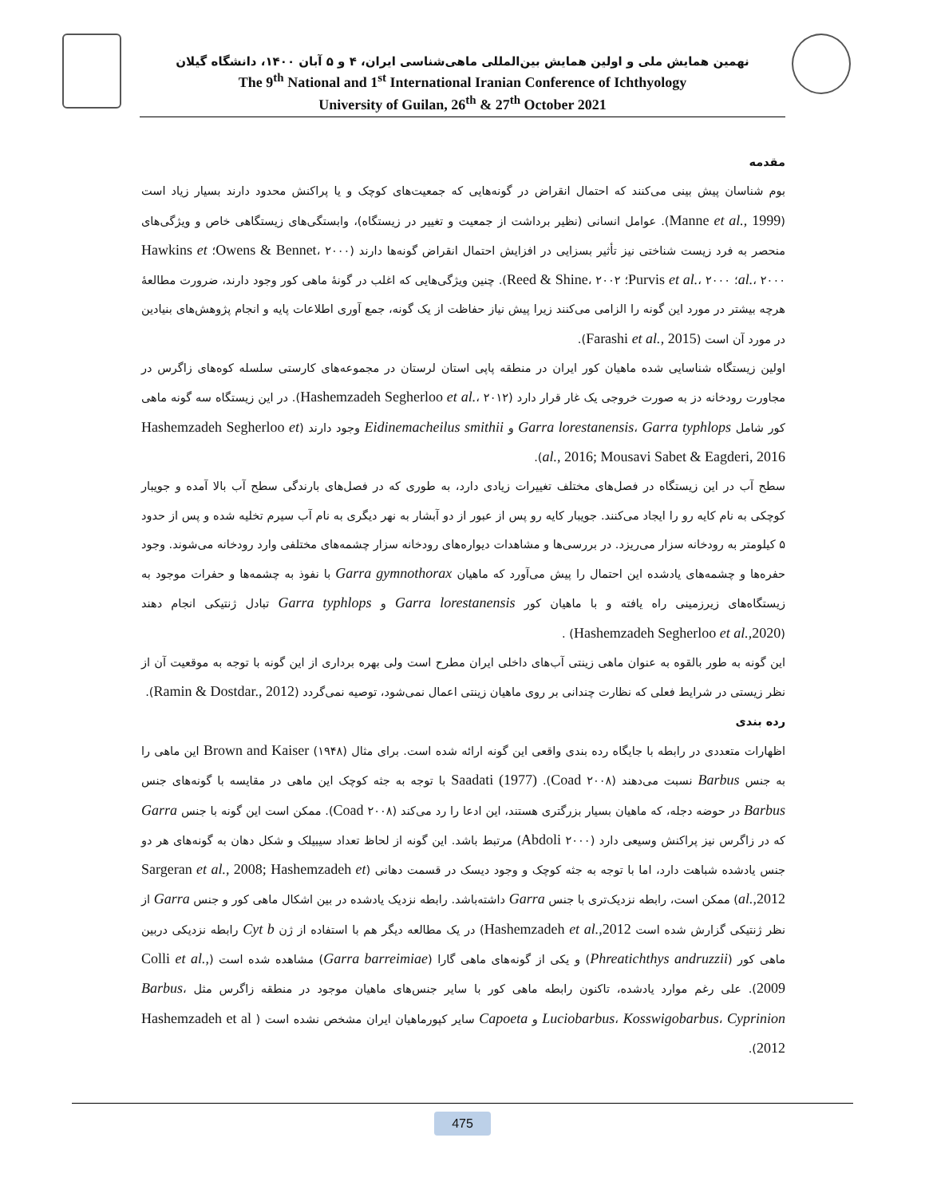نهمین همایش ملی و اولین همایش بین‌المللی ماهی‌شناسی ایران، ۴ و ۵ آبان ۱۴۰۰، دانشگاه گیلان
The 9<sup>th</sup> National and 1<sup>st</sup> International Iranian Conference of Ichthyology
University of Guilan, 26<sup>th</sup> & 27<sup>th</sup> October 2021
مقدمه
بوم شناسان پیش بینی می‌کنند که احتمال انقراض در گونه‌هایی که جمعیت‌های کوچک و یا پراکنش محدود دارند بسیار زیاد است (Manne et al., 1999). عوامل انسانی (نظیر برداشت از جمعیت و تغییر در زیستگاه)، وابستگی‌های زیستگاهی خاص و ویژگی‌های منحصر به فرد زیست شناختی نیز تأثیر بسزایی در افزایش احتمال انقراض گونه‌ها دارند (Owens & Bennet، ۲۰۰۰؛ Hawkins et al.، ۲۰۰۰؛ Purvis et al.، ۲۰۰۰؛ Reed & Shine، ۲۰۰۲). چنین ویژگی‌هایی که اغلب در گونهٔ ماهی کور وجود دارند، ضرورت مطالعهٔ هرچه بیشتر در مورد این گونه را الزامی می‌کنند زیرا پیش نیاز حفاظت از یک گونه، جمع آوری اطلاعات پایه و انجام پژوهش‌های بنیادین در مورد آن است (Farashi et al., 2015).
اولین زیستگاه شناسایی شده ماهیان کور ایران در منطقه پاپی استان لرستان در مجموعه‌های کارستی سلسله کوه‌های زاگرس در مجاورت رودخانه دز به صورت خروجی یک غار قرار دارد (Hashemzadeh Segherloo et al.، ۲۰۱۲). در این زیستگاه سه گونه ماهی کور شامل Garra lorestanensis، Garra typhlops و Eidinemacheilus smithii وجود دارند (Hashemzadeh Segherloo et al., 2016; Mousavi Sabet & Eagderi, 2016).
سطح آب در این زیستگاه در فصل‌های مختلف تغییرات زیادی دارد، به طوری که در فصل‌های بارندگی سطح آب بالا آمده و جویبار کوچکی به نام کایه رو را ایجاد می‌کنند. جویبار کایه رو پس از عبور از دو آبشار به نهر دیگری به نام آب سیرم تخلیه شده و پس از حدود ۵ کیلومتر به رودخانه سزار می‌ریزد. در بررسی‌ها و مشاهدات دیواره‌های رودخانه سزار چشمه‌های مختلفی وارد رودخانه می‌شوند. وجود حفره‌ها و چشمه‌های یادشده این احتمال را پیش می‌آورد که ماهیان Garra gymnothorax با نفوذ به چشمه‌ها و حفرات موجود به زیستگاه‌های زیرزمینی راه یافته و با ماهیان کور Garra lorestanensis و Garra typhlops تبادل ژنتیکی انجام دهند (Hashemzadeh Segherloo et al.,2020) .
این گونه به طور بالقوه به عنوان ماهی زینتی آب‌های داخلی ایران مطرح است ولی بهره برداری از این گونه با توجه به موقعیت آن از نظر زیستی در شرایط فعلی که نظارت چندانی بر روی ماهیان زینتی اعمال نمی‌شود، توصیه نمی‌گردد (Ramin & Dostdar., 2012).
رده بندی
اظهارات متعددی در رابطه با جایگاه رده بندی واقعی این گونه ارائه شده است. برای مثال Brown and Kaiser (۱۹۴۸) این ماهی را به جنس Barbus نسبت می‌دهند (Coad ۲۰۰۸). Saadati (1977) با توجه به جثه کوچک این ماهی در مقایسه با گونه‌های جنس Barbus در حوضه دجله، که ماهیان بسیار بزرگتری هستند، این ادعا را رد می‌کند (Coad ۲۰۰۸). ممکن است این گونه با جنس Garra که در زاگرس نیز پراکنش وسیعی دارد (Abdoli ۲۰۰۰) مرتبط باشد. این گونه از لحاظ تعداد سیبیلک و شکل دهان به گونه‌های هر دو جنس یادشده شباهت دارد، اما با توجه به جثه کوچک و وجود دیسک در قسمت دهانی (Sargeran et al., 2008; Hashemzadeh et al.,2012) ممکن است، رابطه نزدیک‌تری با جنس Garra داشته‌باشد. رابطه نزدیک یادشده در بین اشکال ماهی کور و جنس Garra از نظر ژنتیکی گزارش شده است Hashemzadeh et al.,2012) در یک مطالعه دیگر هم با استفاده از ژن Cyt b رابطه نزدیکی دربین ماهی کور (Phreatichthys andruzzii) و یکی از گونه‌های ماهی گارا (Garra barreimiae) مشاهده شده است (Colli et al., 2009). علی رغم موارد یادشده، تاکنون رابطه ماهی کور با سایر جنس‌های ماهیان موجود در منطقه زاگرس مثل Barbus، Luciobarbus، Kosswigobarbus، Cyprinion و Capoeta سایر کپورماهیان ایران مشخص نشده است ( Hashemzadeh et al 2012).
475